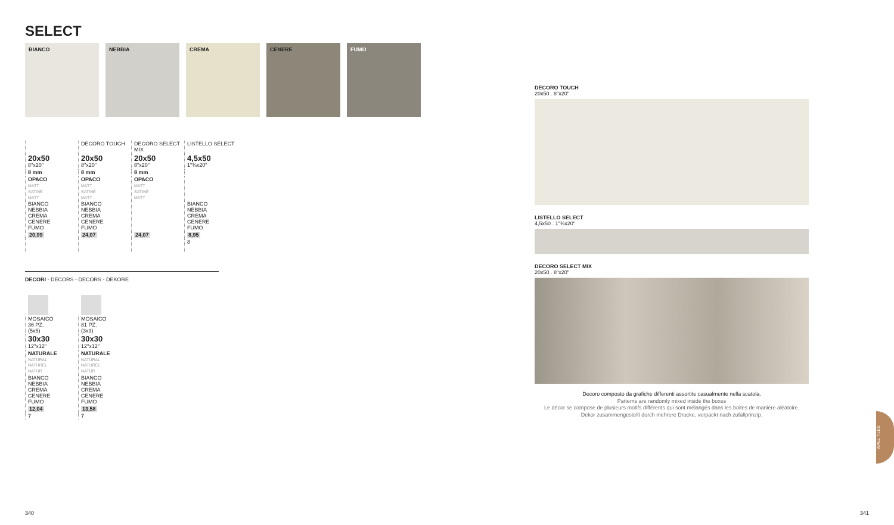SELECT
BIANCO NEBBIA CREMA CENERE FUMO
| | DECORO TOUCH | DECORO SELECT MIX | LISTELLO SELECT |
| 20x50 8"x20" | 20x50 8"x20" | 20x50 8"x20" | 4,5x50 1"¾x20" |
| 8 mm | 8 mm | 8 mm | |
| OPACO MATT SATINÉ MATT | OPACO MATT SATINÉ MATT | OPACO MATT SATINÉ MATT | |
| BIANCO NEBBIA CREMA CENERE FUMO | BIANCO NEBBIA CREMA CENERE FUMO | | BIANCO NEBBIA CREMA CENERE FUMO |
| 20,99 | 24,07 | 24,07 | 8,95 |
| | | | 8 |
DECORI - DECORS - DECORS - DEKORE
| MOSAICO 36 PZ. (5x5) | MOSAICO 81 PZ. (3x3) |
| 30x30 12"x12" | 30x30 12"x12" |
| NATURALE NATURAL NATUREL NATUR | NATURALE NATURAL NATUREL NATUR |
| BIANCO NEBBIA CREMA CENERE FUMO | BIANCO NEBBIA CREMA CENERE FUMO |
| 12,04 | 13,58 |
| 7 | 7 |
DECORO TOUCH
20x50 . 8"x20"
LISTELLO SELECT
4,5x50 . 1"¾x20"
DECORO SELECT MIX
20x50 . 8"x20"
Decoro composto da grafiche differenti assortite casualmente nella scatola.
Patterns are randomly mixed inside the boxes
Le décor se compose de plusieurs motifs différents qui sont mélangés dans les boites de manière aléatoire.
Dekor zusammengestellt durch mehrere Drucke, verpackt nach zufallprinzip.
WALL TILES
340 341